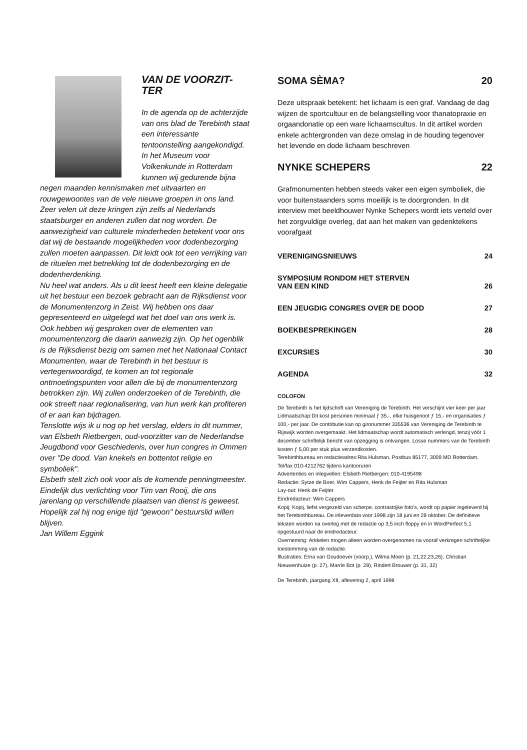VAN DE VOORZIT-
TER
In de agenda op de achterzijde van ons blad de Terebinth staat een interessante tentoonstelling aangekondigd. In het Museum voor Volkenkunde in Rotterdam kunnen wij gedurende bijna negen maanden kennismaken met uitvaarten en rouwgewoontes van de vele nieuwe groepen in ons land. Zeer velen uit deze kringen zijn zelfs al Nederlands staatsburger en anderen zullen dat nog worden. De aanwezigheid van culturele minderheden betekent voor ons dat wij de bestaande mogelijkheden voor dodenbezorging zullen moeten aanpassen. Dit leidt ook tot een verrijking van de rituelen met betrekking tot de dodenbezorging en de dodenherdenking.
Nu heel wat anders. Als u dit leest heeft een kleine delegatie uit het bestuur een bezoek gebracht aan de Rijksdienst voor de Monumentenzorg in Zeist. Wij hebben ons daar gepresenteerd en uitgelegd wat het doel van ons werk is. Ook hebben wij gesproken over de elementen van monumentenzorg die daarin aanwezig zijn. Op het ogenblik is de Rijksdienst bezig om samen met het Nationaal Contact Monumenten, waar de Terebinth in het bestuur is vertegenwoordigd, te komen an tot regionale ontmoetingspunten voor allen die bij de monumentenzorg betrokken zijn. Wij zullen onderzoeken of de Terebinth, die ook streeft naar regionalisering, van hun werk kan profiteren of er aan kan bijdragen.
Tenslotte wijs ik u nog op het verslag, elders in dit nummer, van Elsbeth Rietbergen, oud-voorzitter van de Nederlandse Jeugdbond voor Geschiedenis, over hun congres in Ommen over "De dood. Van knekels en bottentot religie en symboliek".
Elsbeth stelt zich ook voor als de komende penningmeester. Eindelijk dus verlichting voor Tim van Rooij, die ons jarenlang op verschillende plaatsen van dienst is geweest. Hopelijk zal hij nog enige tijd "gewoon" bestuurslid willen blijven.
Jan Willem Eggink
SOMA SÈMA? 20
Deze uitspraak betekent: het lichaam is een graf. Vandaag de dag wijzen de sportcultuur en de belangstelling voor thanatopraxie en orgaandonatie op een ware lichaamscultus. In dit artikel worden enkele achtergronden van deze omslag in de houding tegenover het levende en dode lichaam beschreven
NYNKE SCHEPERS 22
Grafmonumenten hebben steeds vaker een eigen symboliek, die voor buitenstaanders soms moeilijk is te doorgronden. In dit interview met beeldhouwer Nynke Schepers wordt iets verteld over het zorgvuldige overleg, dat aan het maken van gedenktekens voorafgaat
VERENIGINGSNIEUWS 24
SYMPOSIUM RONDOM HET STERVEN
VAN EEN KIND 26
EEN JEUGDIG CONGRES OVER DE DOOD 27
BOEKBESPREKINGEN 28
EXCURSIES 30
AGENDA 32
COLOFON
De Terebinth is het tijdschrift van Vereniging de Terebinth. Het verschijnt vier keer per jaar
Lidmaatschap:Dit kost personen minimaal ƒ 35,-, elke huisgenoot ƒ 15,- en organisaties ƒ 100,- per jaar. De contributie kan op gironummer 335536 van Vereniging de Terebinth te Rijswijk worden overgemaakt. Het lidmaatschap wordt automatisch verlengd, tenzij vóór 1 december schriftelijk bericht van opzegging is ontvangen. Losse nummers van de Terebinth kosten ƒ 5,00 per stuk plus verzendkosten.
Terebinthbureau en redactieadres:Rita Hulsman, Postbus 85177, 3009 MD Rotterdam, Tel/fax 010-4212762 tijdens kantooruren
Advertenties en inlegvellen: Elsbeth Rietbergen: 010-4195498
Redactie: Sytze de Boer, Wim Cappers, Henk de Feijter en Rita Hulsman
Lay-out: Henk de Feijter
Eindredacteur: Wim Cappers
Kopij: Kopij, liefst vergezeld van scherpe, contrastrijke foto's, wordt op papier ingeleverd bij het Terebinthbureau. De inleverdata voor 1998 zijn 18 juni en 29 oktober. De definitieve teksten worden na overleg met de redactie op 3,5 inch floppy en in WordPerfect 5.1 opgestuurd naar de eindredacteur.
Overneming: Artikelen mogen alleen worden overgenomen na vooraf verkregen schriftelijke toestemming van de redactie.
Illustraties: Erna van Goudoever (voorp.), Wilma Moen (p. 21,22,23,26), Christian Nieuwenhuize (p. 27), Marrie Bot (p. 28), Rindert Brouwer (p. 31, 32)
De Terebinth, jaargang XII, aflevering 2, april 1998